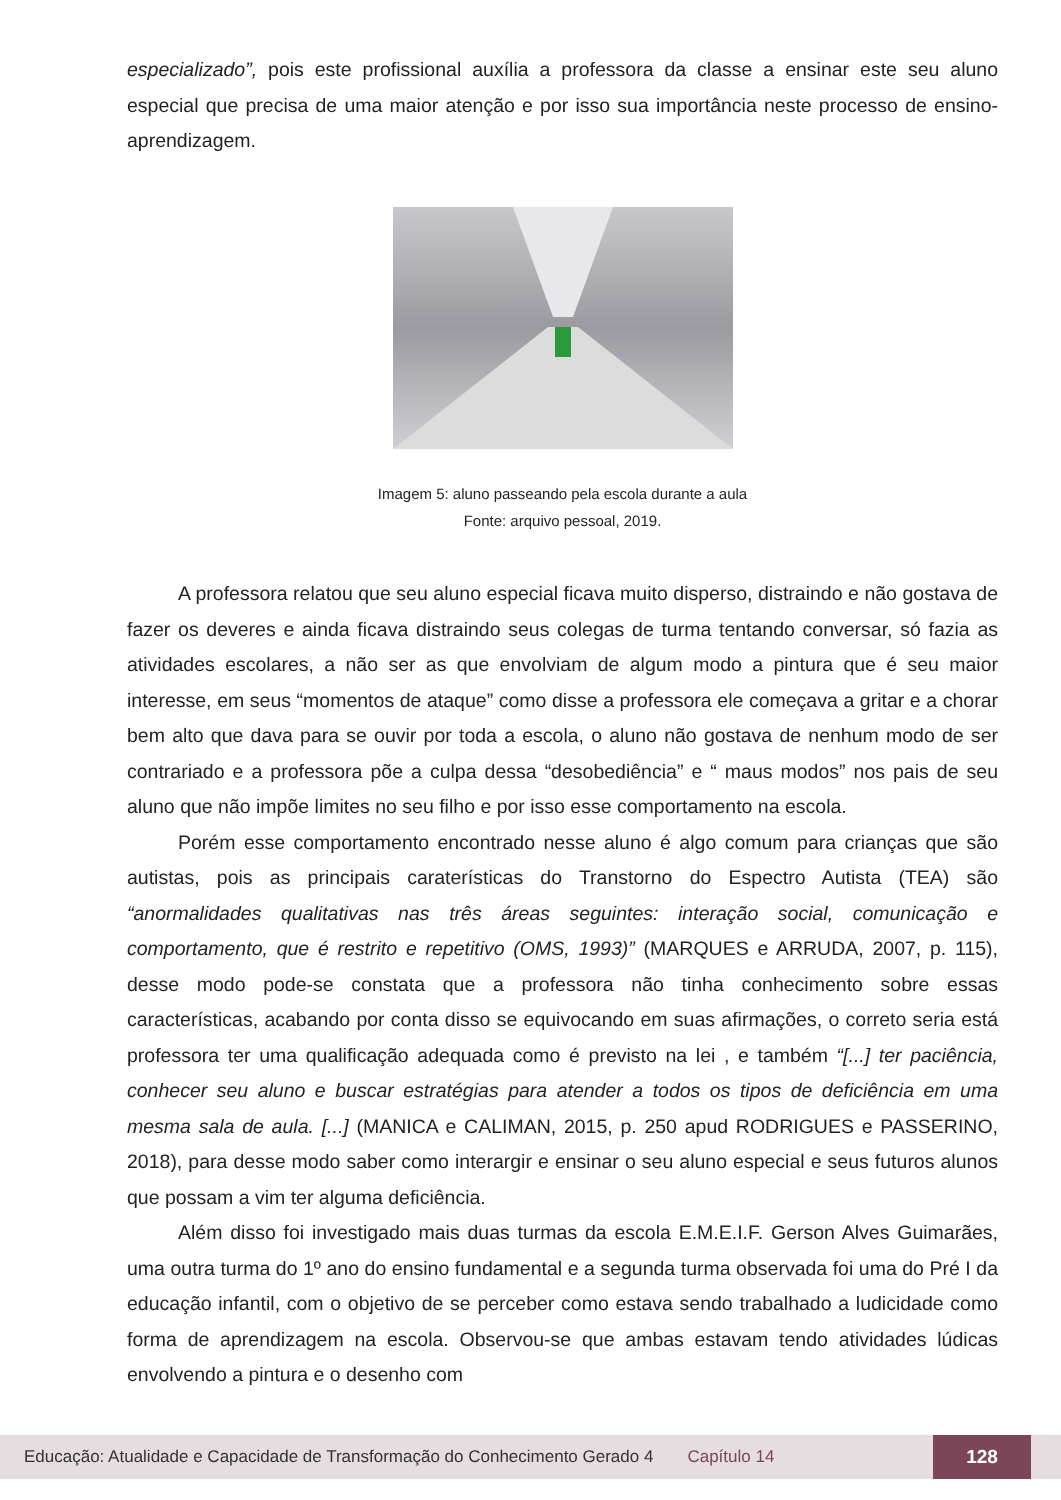especializado”, pois este profissional auxília a professora da classe a ensinar este seu aluno especial que precisa de uma maior atenção e por isso sua importância neste processo de ensino-aprendizagem.
Imagem 5: aluno passeando pela escola durante a aula
Fonte: arquivo pessoal, 2019.
A professora relatou que seu aluno especial ficava muito disperso, distraindo e não gostava de fazer os deveres e ainda ficava distraindo seus colegas de turma tentando conversar, só fazia as atividades escolares, a não ser as que envolviam de algum modo a pintura que é seu maior interesse, em seus “momentos de ataque” como disse a professora ele começava a gritar e a chorar bem alto que dava para se ouvir por toda a escola, o aluno não gostava de nenhum modo de ser contrariado e a professora põe a culpa dessa “desobediência” e “ maus modos” nos pais de seu aluno que não impõe limites no seu filho e por isso esse comportamento na escola.
Porém esse comportamento encontrado nesse aluno é algo comum para crianças que são autistas, pois as principais caraterísticas do Transtorno do Espectro Autista (TEA) são “anormalidades qualitativas nas três áreas seguintes: interação social, comunicação e comportamento, que é restrito e repetitivo (OMS, 1993)” (MARQUES e ARRUDA, 2007, p. 115), desse modo pode-se constata que a professora não tinha conhecimento sobre essas características, acabando por conta disso se equivocando em suas afirmações, o correto seria está professora ter uma qualificação adequada como é previsto na lei , e também “[...] ter paciência, conhecer seu aluno e buscar estratégias para atender a todos os tipos de deficiência em uma mesma sala de aula. [...] (MANICA e CALIMAN, 2015, p. 250 apud RODRIGUES e PASSERINO, 2018), para desse modo saber como interargir e ensinar o seu aluno especial e seus futuros alunos que possam a vim ter alguma deficiência.
Além disso foi investigado mais duas turmas da escola E.M.E.I.F. Gerson Alves Guimarães, uma outra turma do 1º ano do ensino fundamental e a segunda turma observada foi uma do Pré I da educação infantil, com o objetivo de se perceber como estava sendo trabalhado a ludicidade como forma de aprendizagem na escola. Observou-se que ambas estavam tendo atividades lúdicas envolvendo a pintura e o desenho com
Educação: Atualidade e Capacidade de Transformação do Conhecimento Gerado 4 Capítulo 14 128